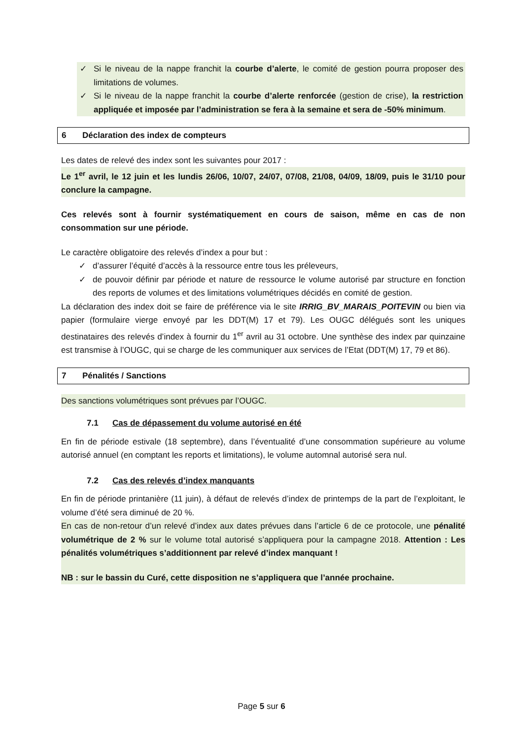✓ Si le niveau de la nappe franchit la courbe d’alerte, le comité de gestion pourra proposer des limitations de volumes.
✓ Si le niveau de la nappe franchit la courbe d’alerte renforcée (gestion de crise), la restriction appliquée et imposée par l’administration se fera à la semaine et sera de -50% minimum.
6 Déclaration des index de compteurs
Les dates de relevé des index sont les suivantes pour 2017 :
Le 1<sup>er</sup> avril, le 12 juin et les lundis 26/06, 10/07, 24/07, 07/08, 21/08, 04/09, 18/09, puis le 31/10 pour conclure la campagne.
Ces relevés sont à fournir systématiquement en cours de saison, même en cas de non consommation sur une période.
Le caractère obligatoire des relevés d’index a pour but :
✓ d’assurer l’équité d’accès à la ressource entre tous les préleveurs,
✓ de pouvoir définir par période et nature de ressource le volume autorisé par structure en fonction des reports de volumes et des limitations volumétriques décidés en comité de gestion.
La déclaration des index doit se faire de préférence via le site IRRIG_BV_MARAIS_POITEVIN ou bien via papier (formulaire vierge envoyé par les DDT(M) 17 et 79). Les OUGC délégués sont les uniques destinataires des relevés d’index à fournir du 1<sup>er</sup> avril au 31 octobre. Une synthèse des index par quinzaine est transmise à l’OUGC, qui se charge de les communiquer aux services de l’Etat (DDT(M) 17, 79 et 86).
7 Pénalités / Sanctions
Des sanctions volumétriques sont prévues par l’OUGC.
7.1 Cas de dépassement du volume autorisé en été
En fin de période estivale (18 septembre), dans l’éventualité d’une consommation supérieure au volume autorisé annuel (en comptant les reports et limitations), le volume automnal autorisé sera nul.
7.2 Cas des relevés d’index manquants
En fin de période printanière (11 juin), à défaut de relevés d’index de printemps de la part de l’exploitant, le volume d’été sera diminué de 20 %.
En cas de non-retour d’un relevé d’index aux dates prévues dans l’article 6 de ce protocole, une pénalité volumétrique de 2 % sur le volume total autorisé s’appliquera pour la campagne 2018. Attention : Les pénalités volumétriques s’additionnent par relevé d’index manquant !
NB : sur le bassin du Curé, cette disposition ne s’appliquera que l’année prochaine.
Page 5 sur 6